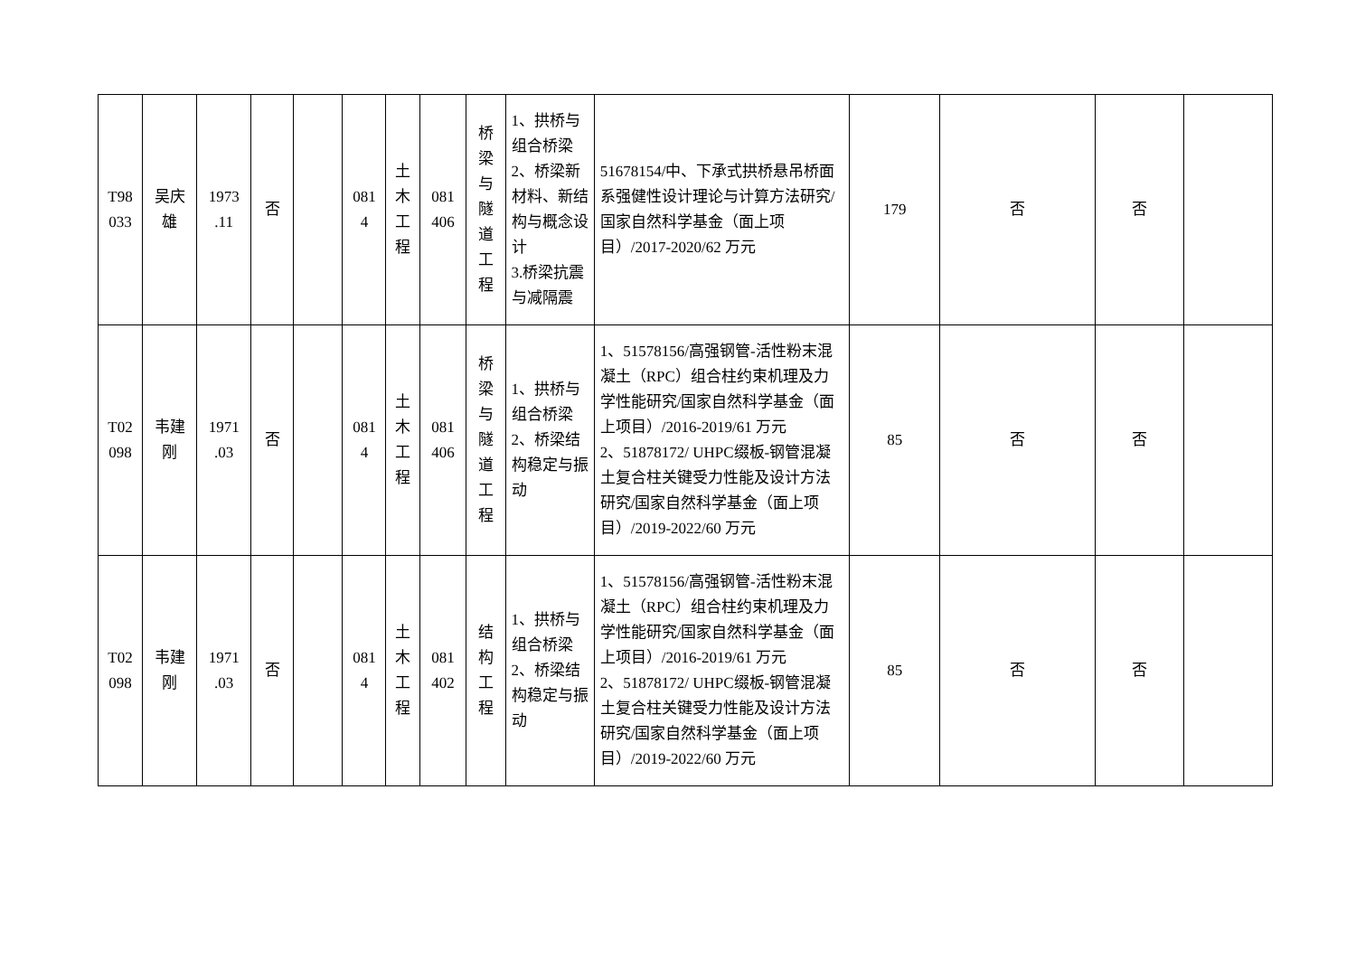| T98 033 | 吴庆 雄 | 1973 .11 | 否 | | 081 4 | 土 木 工 程 | 081 406 | 桥 梁 与 隧 道 工 程 | 1、拱桥与组合桥梁 2、桥梁新材料、新结构与概念设计 3.桥梁抗震与减隔震 | 51678154/中、下承式拱桥悬吊桥面系强健性设计理论与计算方法研究/国家自然科学基金（面上项目）/2017-2020/62 万元 | 179 | 否 | 否 | |
| T02 098 | 韦建 刚 | 1971 .03 | 否 | | 081 4 | 土 木 工 程 | 081 406 | 桥 梁 与 隧 道 工 程 | 1、拱桥与组合桥梁 2、桥梁结构稳定与振动 | 1、51578156/高强钢管-活性粉末混凝土（RPC）组合柱约束机理及力学性能研究/国家自然科学基金（面上项目）/2016-2019/61 万元 2、51878172/ UHPC缀板-钢管混凝土复合柱关键受力性能及设计方法研究/国家自然科学基金（面上项目）/2019-2022/60 万元 | 85 | 否 | 否 | |
| T02 098 | 韦建 刚 | 1971 .03 | 否 | | 081 4 | 土 木 工 程 | 081 402 | 结 构 工 程 | 1、拱桥与组合桥梁 2、桥梁结构稳定与振动 | 1、51578156/高强钢管-活性粉末混凝土（RPC）组合柱约束机理及力学性能研究/国家自然科学基金（面上项目）/2016-2019/61 万元 2、51878172/ UHPC缀板-钢管混凝土复合柱关键受力性能及设计方法研究/国家自然科学基金（面上项目）/2019-2022/60 万元 | 85 | 否 | 否 | |